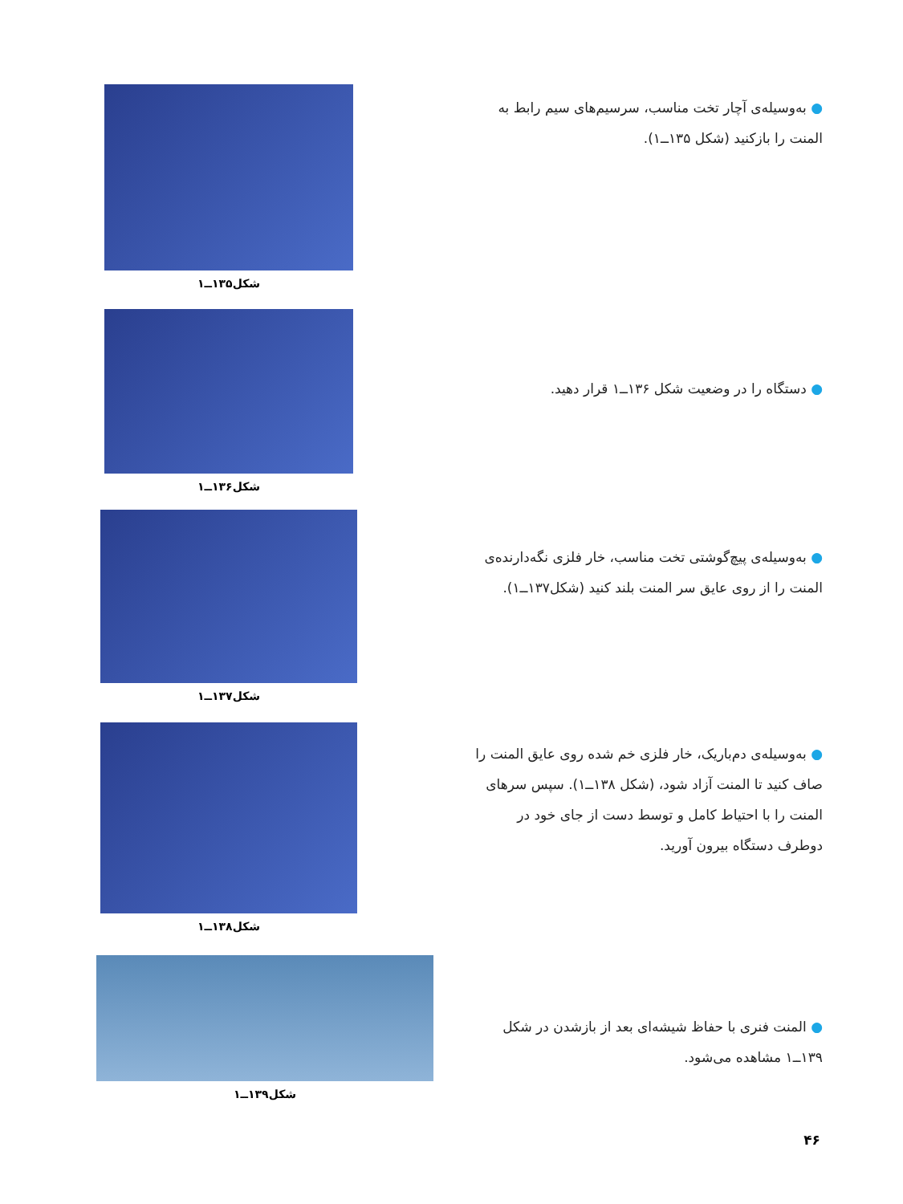● به‌وسیله‌ی آچار تخت مناسب، سرسیم‌های سیم رابط به المنت را بازکنید (شکل ۱۳۵ــ۱).
شکل۱۳۵ــ۱
● دستگاه را در وضعیت شکل ۱۳۶ــ۱ قرار دهید.
شکل۱۳۶ــ۱
● به‌وسیله‌ی پیچ‌گوشتی تخت مناسب، خار فلزی نگه‌دارنده‌ی المنت را از روی عایق سر المنت بلند کنید (شکل۱۳۷ــ۱).
شکل۱۳۷ــ۱
● به‌وسیله‌ی دم‌باریک، خار فلزی خم شده روی عایق المنت را صاف کنید تا المنت آزاد شود، (شکل ۱۳۸ــ۱). سپس سرهای المنت را با احتیاط کامل و توسط دست از جای خود در دوطرف دستگاه بیرون آورید.
شکل۱۳۸ــ۱
● المنت فنری با حفاظ شیشه‌ای بعد از بازشدن در شکل ۱۳۹ــ۱ مشاهده می‌شود.
شکل۱۳۹ــ۱
۴۶